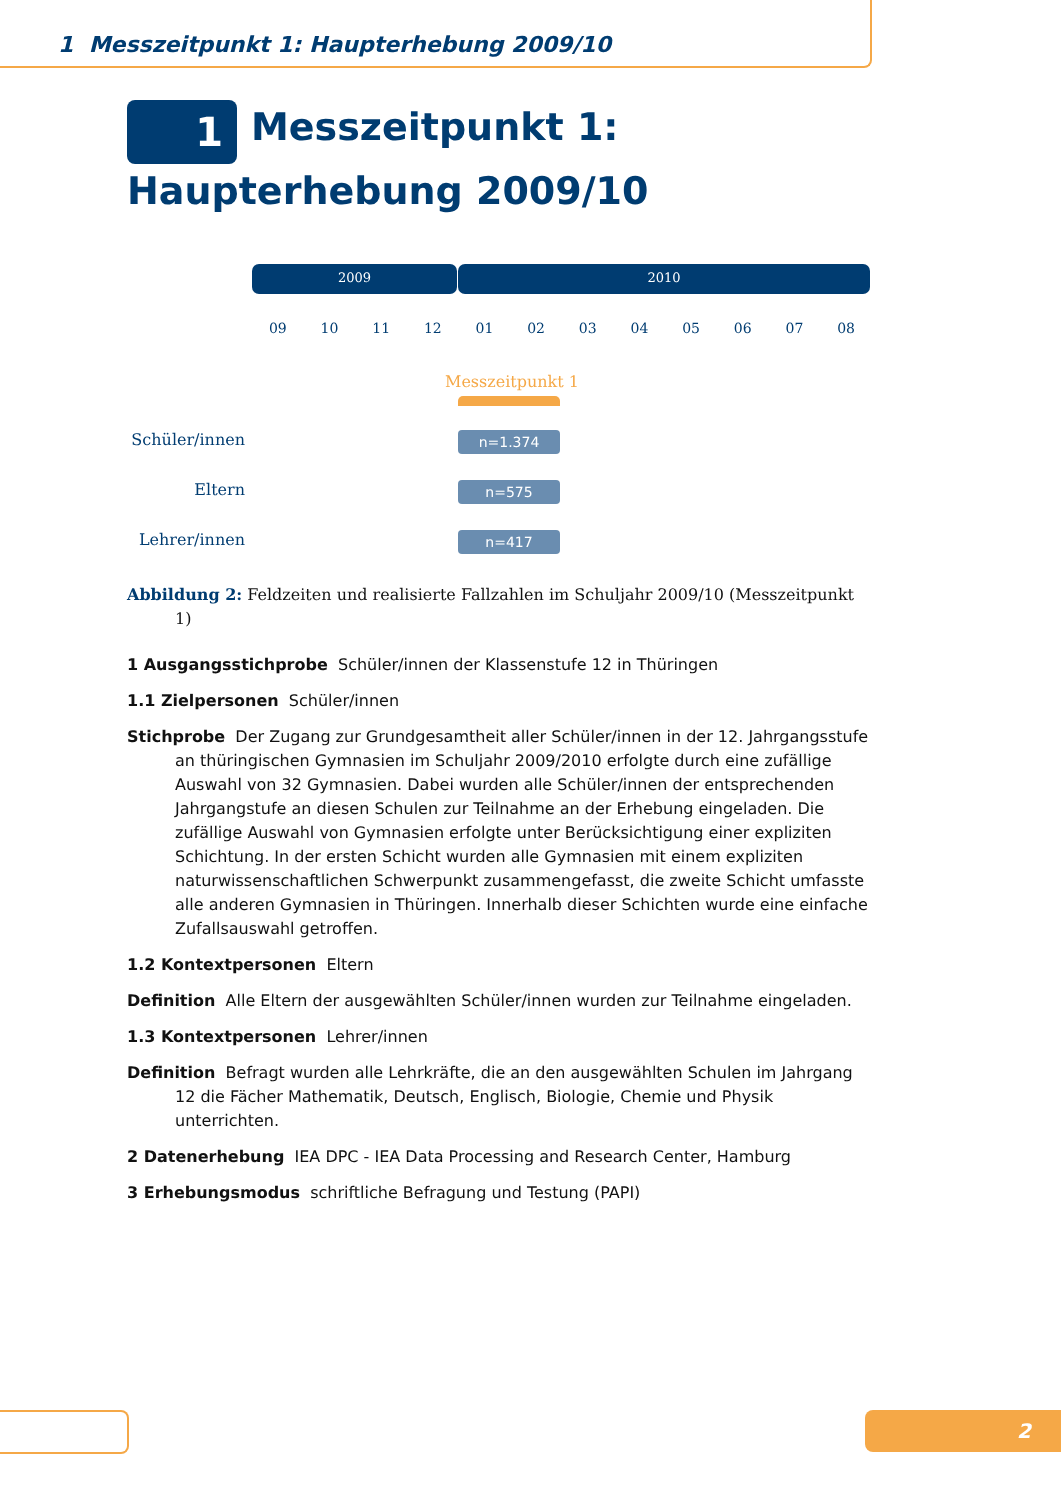1 Messzeitpunkt 1: Haupterhebung 2009/10
1 Messzeitpunkt 1: Haupterhebung 2009/10
2009 2010
09 10 11 12 01 02 03 04 05 06 07 08
Messzeitpunkt 1
Schüler/innen
n=1.374
Eltern n=575
Lehrer/innen
n=417
Abbildung 2: Feldzeiten und realisierte Fallzahlen im Schuljahr 2009/10 (Messzeitpunkt 1)
1 Ausgangsstichprobe Schüler/innen der Klassenstufe 12 in Thüringen
1.1 Zielpersonen Schüler/innen
Stichprobe Der Zugang zur Grundgesamtheit aller Schüler/innen in der 12. Jahrgangsstufe an thüringischen Gymnasien im Schuljahr 2009/2010 erfolgte durch eine zufällige Auswahl von 32 Gymnasien. Dabei wurden alle Schüler/innen der entsprechenden Jahrgangstufe an diesen Schulen zur Teilnahme an der Erhebung eingeladen. Die zufällige Auswahl von Gymnasien erfolgte unter Berücksichtigung einer expliziten Schichtung. In der ersten Schicht wurden alle Gymnasien mit einem expliziten naturwissenschaftlichen Schwerpunkt zusammengefasst, die zweite Schicht umfasste alle anderen Gymnasien in Thüringen. Innerhalb dieser Schichten wurde eine einfache Zufallsauswahl getroffen.
1.2 Kontextpersonen Eltern
Definition Alle Eltern der ausgewählten Schüler/innen wurden zur Teilnahme eingeladen.
1.3 Kontextpersonen Lehrer/innen
Definition Befragt wurden alle Lehrkräfte, die an den ausgewählten Schulen im Jahrgang 12 die Fächer Mathematik, Deutsch, Englisch, Biologie, Chemie und Physik unterrichten.
2 Datenerhebung IEA DPC - IEA Data Processing and Research Center, Hamburg
3 Erhebungsmodus schriftliche Befragung und Testung (PAPI)
2